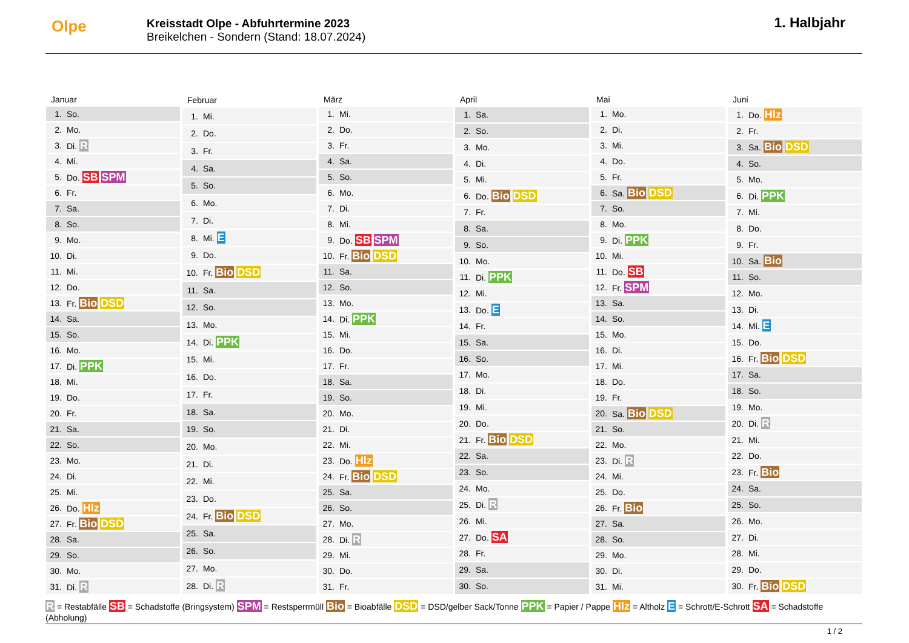Olpe
Kreisstadt Olpe - Abfuhrtermine 2023
Breikelchen - Sondern (Stand: 18.07.2024)
1. Halbjahr
| Januar | |
| --- | --- |
| 1. | So. |
| 2. | Mo. |
| 3. | Di. R |
| 4. | Mi. |
| 5. | Do. SB SPM |
| 6. | Fr. |
| 7. | Sa. |
| 8. | So. |
| 9. | Mo. |
| 10. | Di. |
| 11. | Mi. |
| 12. | Do. |
| 13. | Fr. Bio DSD |
| 14. | Sa. |
| 15. | So. |
| 16. | Mo. |
| 17. | Di. PPK |
| 18. | Mi. |
| 19. | Do. |
| 20. | Fr. |
| 21. | Sa. |
| 22. | So. |
| 23. | Mo. |
| 24. | Di. |
| 25. | Mi. |
| 26. | Do. Hlz |
| 27. | Fr. Bio DSD |
| 28. | Sa. |
| 29. | So. |
| 30. | Mo. |
| 31. | Di. R |
| Februar | |
| --- | --- |
| 1. | Mi. |
| 2. | Do. |
| 3. | Fr. |
| 4. | Sa. |
| 5. | So. |
| 6. | Mo. |
| 7. | Di. |
| 8. | Mi. E |
| 9. | Do. |
| 10. | Fr. Bio DSD |
| 11. | Sa. |
| 12. | So. |
| 13. | Mo. |
| 14. | Di. PPK |
| 15. | Mi. |
| 16. | Do. |
| 17. | Fr. |
| 18. | Sa. |
| 19. | So. |
| 20. | Mo. |
| 21. | Di. |
| 22. | Mi. |
| 23. | Do. |
| 24. | Fr. Bio DSD |
| 25. | Sa. |
| 26. | So. |
| 27. | Mo. |
| 28. | Di. R |
| März | |
| --- | --- |
| 1. | Mi. |
| 2. | Do. |
| 3. | Fr. |
| 4. | Sa. |
| 5. | So. |
| 6. | Mo. |
| 7. | Di. |
| 8. | Mi. |
| 9. | Do. SB SPM |
| 10. | Fr. Bio DSD |
| 11. | Sa. |
| 12. | So. |
| 13. | Mo. |
| 14. | Di. PPK |
| 15. | Mi. |
| 16. | Do. |
| 17. | Fr. |
| 18. | Sa. |
| 19. | So. |
| 20. | Mo. |
| 21. | Di. |
| 22. | Mi. |
| 23. | Do. Hlz |
| 24. | Fr. Bio DSD |
| 25. | Sa. |
| 26. | So. |
| 27. | Mo. |
| 28. | Di. R |
| 29. | Mi. |
| 30. | Do. |
| 31. | Fr. |
| April | |
| --- | --- |
| 1. | Sa. |
| 2. | So. |
| 3. | Mo. |
| 4. | Di. |
| 5. | Mi. |
| 6. | Do. Bio DSD |
| 7. | Fr. |
| 8. | Sa. |
| 9. | So. |
| 10. | Mo. |
| 11. | Di. PPK |
| 12. | Mi. |
| 13. | Do. E |
| 14. | Fr. |
| 15. | Sa. |
| 16. | So. |
| 17. | Mo. |
| 18. | Di. |
| 19. | Mi. |
| 20. | Do. |
| 21. | Fr. Bio DSD |
| 22. | Sa. |
| 23. | So. |
| 24. | Mo. |
| 25. | Di. R |
| 26. | Mi. |
| 27. | Do. SA |
| 28. | Fr. |
| 29. | Sa. |
| 30. | So. |
| Mai | |
| --- | --- |
| 1. | Mo. |
| 2. | Di. |
| 3. | Mi. |
| 4. | Do. |
| 5. | Fr. |
| 6. | Sa. Bio DSD |
| 7. | So. |
| 8. | Mo. |
| 9. | Di. PPK |
| 10. | Mi. |
| 11. | Do. SB |
| 12. | Fr. SPM |
| 13. | Sa. |
| 14. | So. |
| 15. | Mo. |
| 16. | Di. |
| 17. | Mi. |
| 18. | Do. |
| 19. | Fr. |
| 20. | Sa. Bio DSD |
| 21. | So. |
| 22. | Mo. |
| 23. | Di. R |
| 24. | Mi. |
| 25. | Do. |
| 26. | Fr. Bio |
| 27. | Sa. |
| 28. | So. |
| 29. | Mo. |
| 30. | Di. |
| 31. | Mi. |
| Juni | |
| --- | --- |
| 1. | Do. Hlz |
| 2. | Fr. |
| 3. | Sa. Bio DSD |
| 4. | So. |
| 5. | Mo. |
| 6. | Di. PPK |
| 7. | Mi. |
| 8. | Do. |
| 9. | Fr. |
| 10. | Sa. Bio |
| 11. | So. |
| 12. | Mo. |
| 13. | Di. |
| 14. | Mi. E |
| 15. | Do. |
| 16. | Fr. Bio DSD |
| 17. | Sa. |
| 18. | So. |
| 19. | Mo. |
| 20. | Di. R |
| 21. | Mi. |
| 22. | Do. |
| 23. | Fr. Bio |
| 24. | Sa. |
| 25. | So. |
| 26. | Mo. |
| 27. | Di. |
| 28. | Mi. |
| 29. | Do. |
| 30. | Fr. Bio DSD |
R = Restabfälle SB = Schadstoffe (Bringsystem) SPM = Restsperrmüll Bio = Bioabfälle DSD = DSD/gelber Sack/Tonne PPK = Papier / Pappe Hlz = Altholz E = Schrott/E-Schrott SA = Schadstoffe (Abholung)
1 / 2